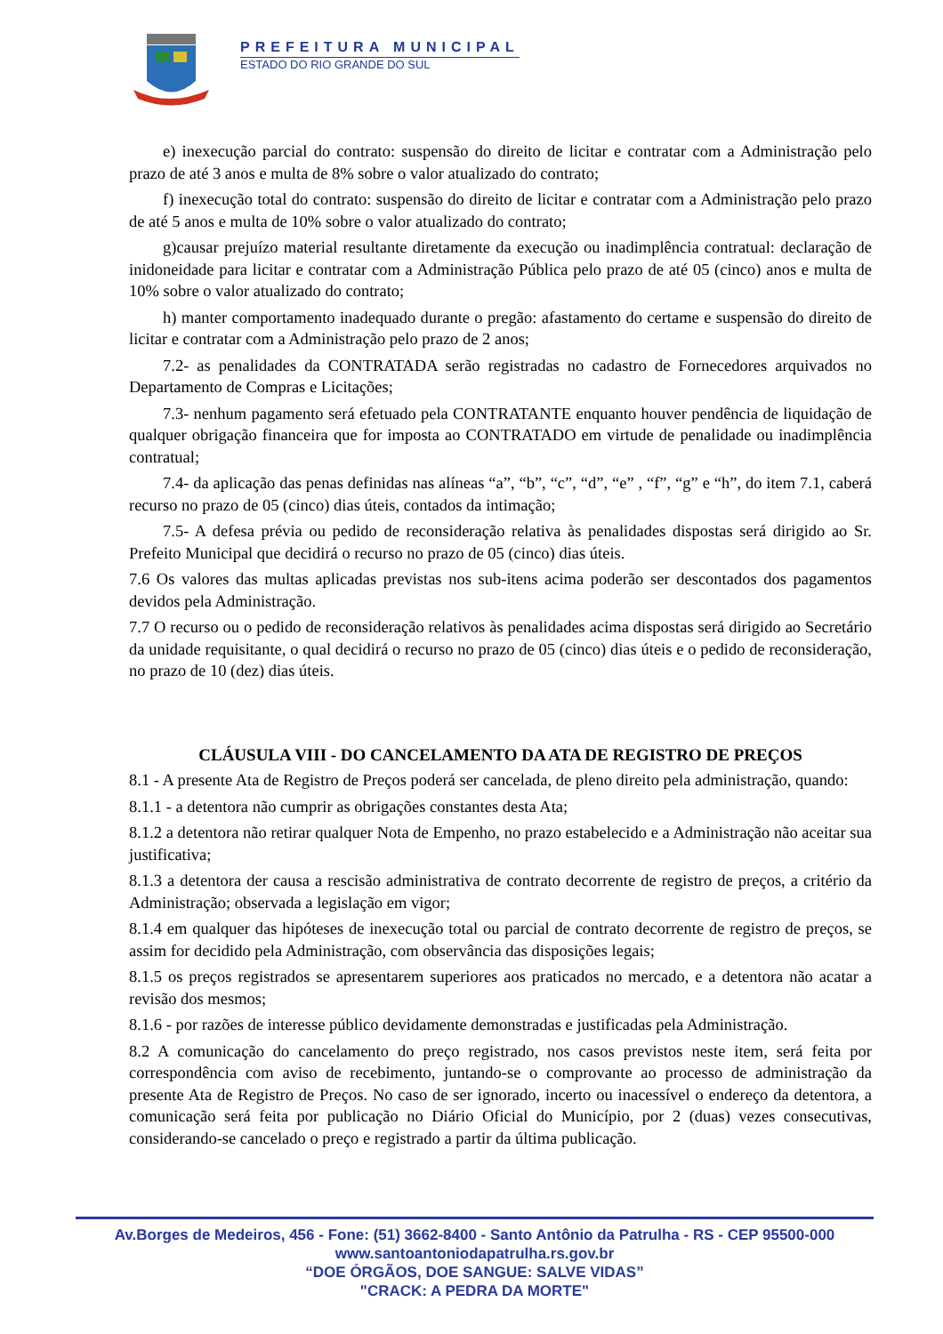PREFEITURA MUNICIPAL
ESTADO DO RIO GRANDE DO SUL
e) inexecução parcial do contrato: suspensão do direito de licitar e contratar com a Administração pelo prazo de até 3 anos e multa de 8% sobre o valor atualizado do contrato;
f) inexecução total do contrato: suspensão do direito de licitar e contratar com a Administração pelo prazo de até 5 anos e multa de 10% sobre o valor atualizado do contrato;
g)causar prejuízo material resultante diretamente da execução ou inadimplência contratual: declaração de inidoneidade para licitar e contratar com a Administração Pública pelo prazo de até 05 (cinco) anos e multa de 10% sobre o valor atualizado do contrato;
h) manter comportamento inadequado durante o pregão: afastamento do certame e suspensão do direito de licitar e contratar com a Administração pelo prazo de 2 anos;
7.2- as penalidades da CONTRATADA serão registradas no cadastro de Fornecedores arquivados no Departamento de Compras e Licitações;
7.3- nenhum pagamento será efetuado pela CONTRATANTE enquanto houver pendência de liquidação de qualquer obrigação financeira que for imposta ao CONTRATADO em virtude de penalidade ou inadimplência contratual;
7.4- da aplicação das penas definidas nas alíneas “a”, “b”, “c”, “d”, “e” , “f”, “g” e “h”, do item 7.1, caberá recurso no prazo de 05 (cinco) dias úteis, contados da intimação;
7.5- A defesa prévia ou pedido de reconsideração relativa às penalidades dispostas será dirigido ao Sr. Prefeito Municipal que decidirá o recurso no prazo de 05 (cinco) dias úteis.
7.6 Os valores das multas aplicadas previstas nos sub-itens acima poderão ser descontados dos pagamentos devidos pela Administração.
7.7 O recurso ou o pedido de reconsideração relativos às penalidades acima dispostas será dirigido ao Secretário da unidade requisitante, o qual decidirá o recurso no prazo de 05 (cinco) dias úteis e o pedido de reconsideração, no prazo de 10 (dez) dias úteis.
CLÁUSULA VIII - DO CANCELAMENTO DA ATA DE REGISTRO DE PREÇOS
8.1 - A presente Ata de Registro de Preços poderá ser cancelada, de pleno direito pela administração, quando:
8.1.1 - a detentora não cumprir as obrigações constantes desta Ata;
8.1.2 a detentora não retirar qualquer Nota de Empenho, no prazo estabelecido e a Administração não aceitar sua justificativa;
8.1.3 a detentora der causa a rescisão administrativa de contrato decorrente de registro de preços, a critério da Administração; observada a legislação em vigor;
8.1.4 em qualquer das hipóteses de inexecução total ou parcial de contrato decorrente de registro de preços, se assim for decidido pela Administração, com observância das disposições legais;
8.1.5 os preços registrados se apresentarem superiores aos praticados no mercado, e a detentora não acatar a revisão dos mesmos;
8.1.6 - por razões de interesse público devidamente demonstradas e justificadas pela Administração.
8.2 A comunicação do cancelamento do preço registrado, nos casos previstos neste item, será feita por correspondência com aviso de recebimento, juntando-se o comprovante ao processo de administração da presente Ata de Registro de Preços. No caso de ser ignorado, incerto ou inacessível o endereço da detentora, a comunicação será feita por publicação no Diário Oficial do Município, por 2 (duas) vezes consecutivas, considerando-se cancelado o preço e registrado a partir da última publicação.
Av.Borges de Medeiros, 456 - Fone: (51) 3662-8400 - Santo Antônio da Patrulha - RS - CEP 95500-000
www.santoantoniodapatrulha.rs.gov.br
“DOE ÓRGÃOS, DOE SANGUE: SALVE VIDAS”
"CRACK: A PEDRA DA MORTE"